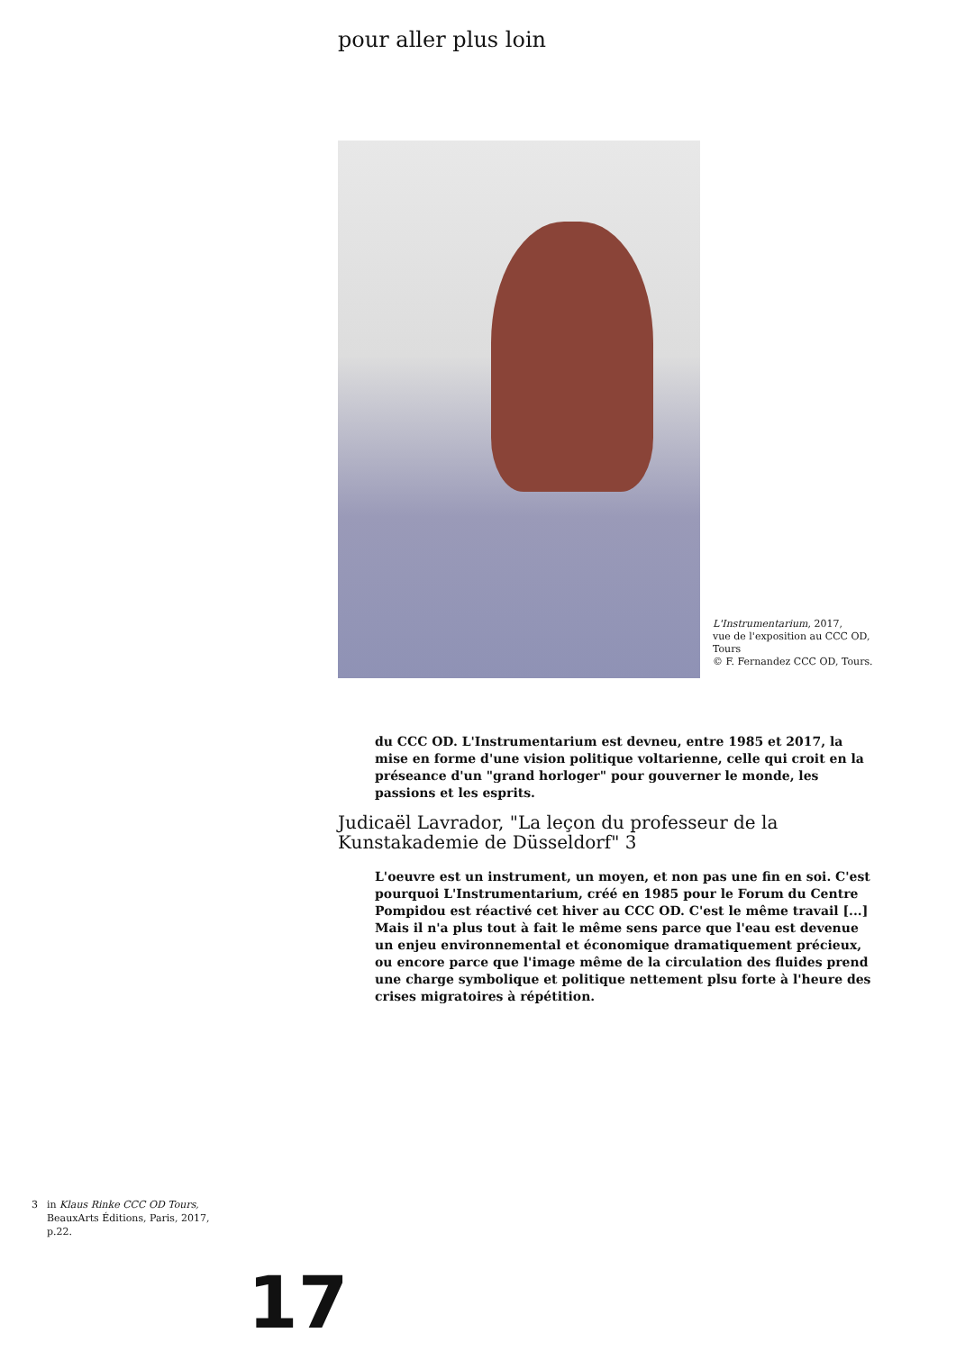pour aller plus loin
L'Instrumentarium, 2017,
vue de l'exposition au CCC OD,
Tours
© F. Fernandez CCC OD, Tours.
du CCC OD. L'Instrumentarium est devneu, entre 1985 et 2017, la mise en forme d'une vision politique voltarienne, celle qui croit en la préseance d'un "grand horloger" pour gouverner le monde, les passions et les esprits.
Judicaël Lavrador, "La leçon du professeur de la Kunstakademie de Düsseldorf" 3
L'oeuvre est un instrument, un moyen, et non pas une fin en soi. C'est pourquoi L'Instrumentarium, créé en 1985 pour le Forum du Centre Pompidou est réactivé cet hiver au CCC OD. C'est le même travail [...] Mais il n'a plus tout à fait le même sens parce que l'eau est devenue un enjeu environnemental et économique dramatiquement précieux, ou encore parce que l'image même de la circulation des fluides prend une charge symbolique et politique nettement plsu forte à l'heure des crises migratoires à répétition.
3 in Klaus Rinke CCC OD Tours,
BeauxArts Éditions, Paris, 2017,
p.22.
17